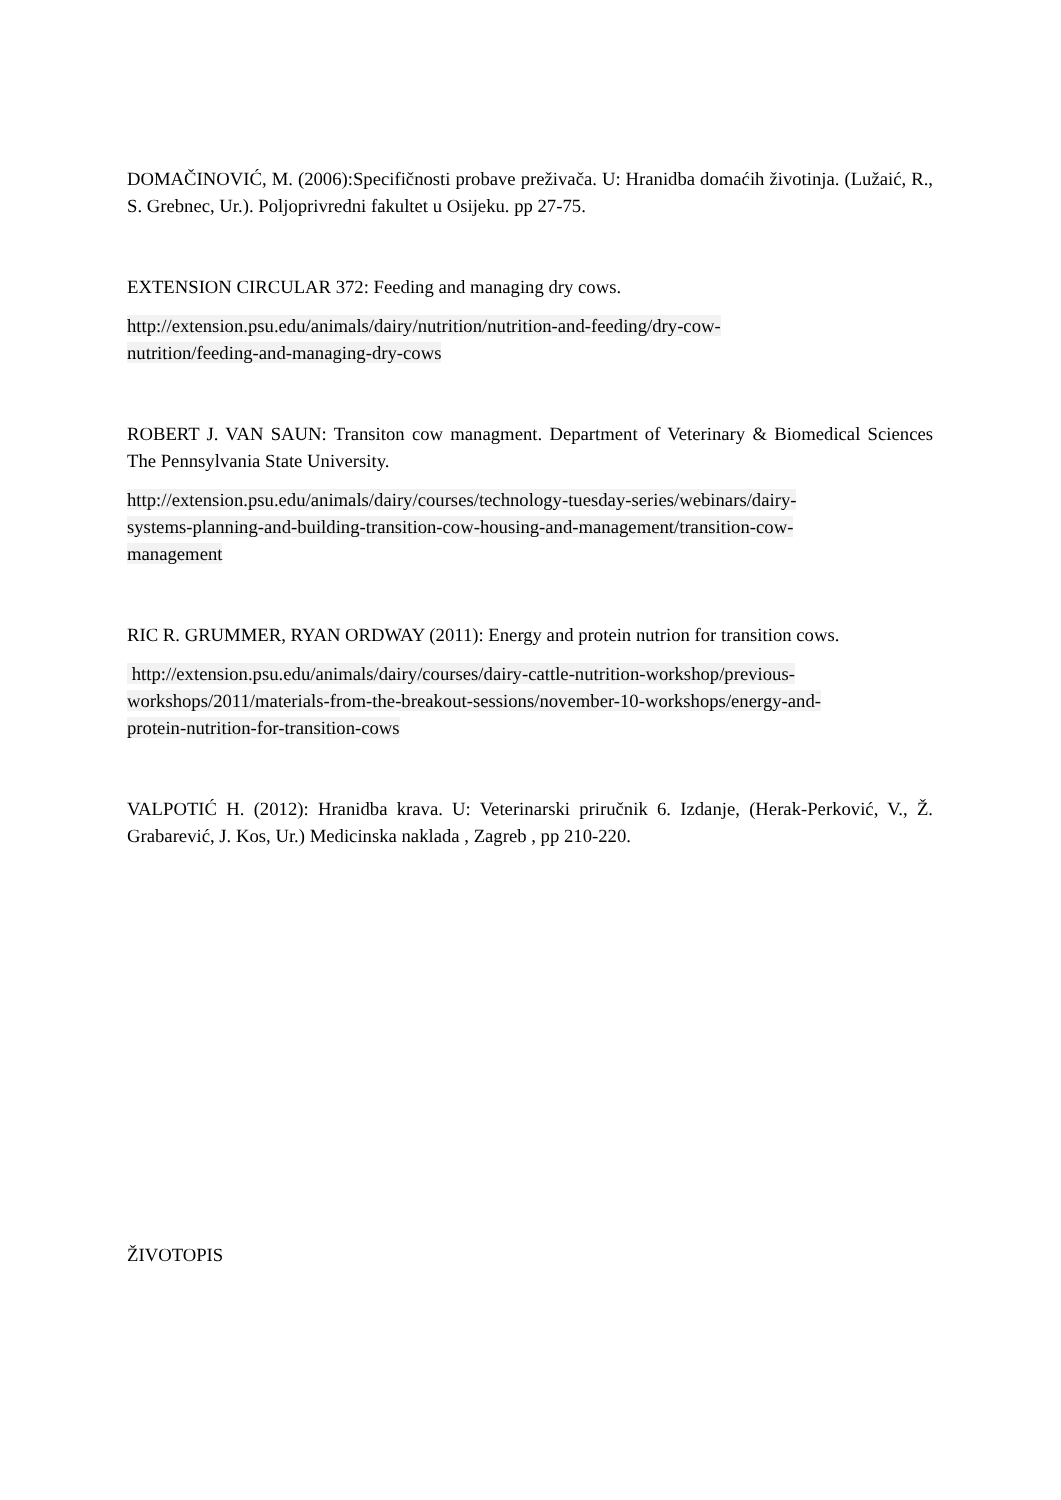DOMAČINOVIĆ, M. (2006):Specifičnosti probave preživača. U: Hranidba domaćih životinja. (Lužaić, R., S. Grebnec, Ur.). Poljoprivredni fakultet u Osijeku. pp 27-75.
EXTENSION CIRCULAR 372: Feeding and managing dry cows.
http://extension.psu.edu/animals/dairy/nutrition/nutrition-and-feeding/dry-cow-
nutrition/feeding-and-managing-dry-cows
ROBERT J. VAN SAUN: Transiton cow managment. Department of Veterinary & Biomedical Sciences The Pennsylvania State University.
http://extension.psu.edu/animals/dairy/courses/technology-tuesday-series/webinars/dairy-
systems-planning-and-building-transition-cow-housing-and-management/transition-cow-
management
RIC R. GRUMMER, RYAN ORDWAY (2011): Energy and protein nutrion for transition cows.
http://extension.psu.edu/animals/dairy/courses/dairy-cattle-nutrition-workshop/previous-
workshops/2011/materials-from-the-breakout-sessions/november-10-workshops/energy-and-
protein-nutrition-for-transition-cows
VALPOTIĆ H. (2012): Hranidba krava. U: Veterinarski priručnik 6. Izdanje, (Herak-Perković, V., Ž. Grabarević, J. Kos, Ur.) Medicinska naklada , Zagreb , pp 210-220.
ŽIVOTOPIS